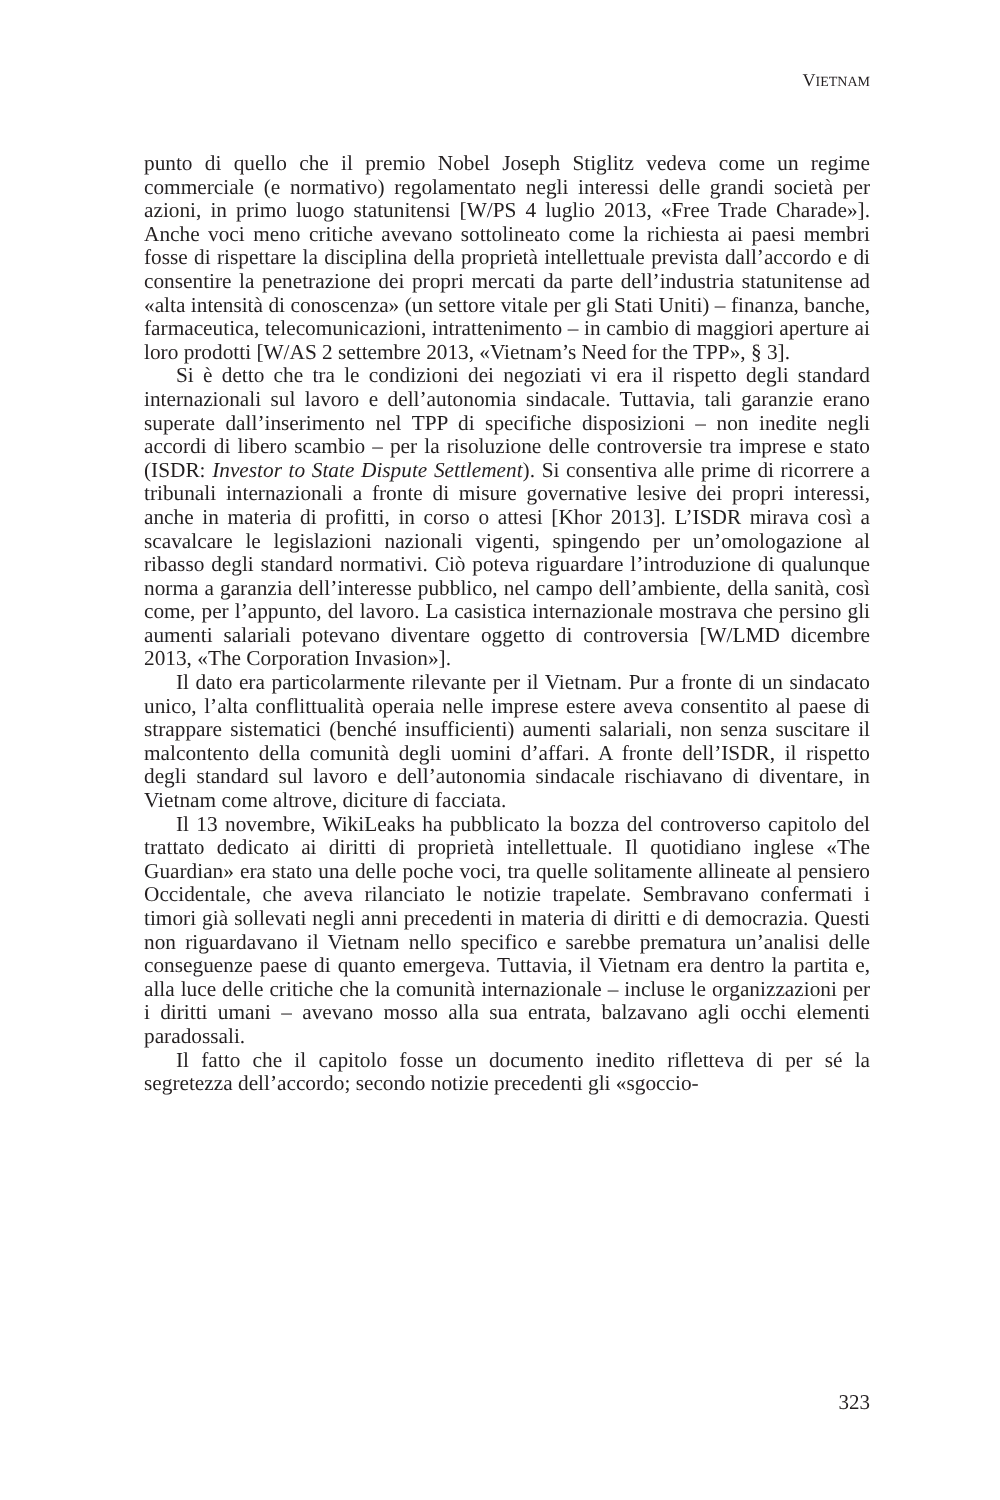VIETNAM
punto di quello che il premio Nobel Joseph Stiglitz vedeva come un regime commerciale (e normativo) regolamentato negli interessi delle grandi società per azioni, in primo luogo statunitensi [W/PS 4 luglio 2013, «Free Trade Charade»]. Anche voci meno critiche avevano sottolineato come la richiesta ai paesi membri fosse di rispettare la disciplina della proprietà intellettuale prevista dall’accordo e di consentire la penetrazione dei propri mercati da parte dell’industria statunitense ad «alta intensità di conoscenza» (un settore vitale per gli Stati Uniti) – finanza, banche, farmaceutica, telecomunicazioni, intrattenimento – in cambio di maggiori aperture ai loro prodotti [W/AS 2 settembre 2013, «Vietnam’s Need for the TPP», § 3].
Si è detto che tra le condizioni dei negoziati vi era il rispetto degli standard internazionali sul lavoro e dell’autonomia sindacale. Tuttavia, tali garanzie erano superate dall’inserimento nel TPP di specifiche disposizioni – non inedite negli accordi di libero scambio – per la risoluzione delle controversie tra imprese e stato (ISDR: Investor to State Dispute Settlement). Si consentiva alle prime di ricorrere a tribunali internazionali a fronte di misure governative lesive dei propri interessi, anche in materia di profitti, in corso o attesi [Khor 2013]. L’ISDR mirava così a scavalcare le legislazioni nazionali vigenti, spingendo per un’omologazione al ribasso degli standard normativi. Ciò poteva riguardare l’introduzione di qualunque norma a garanzia dell’interesse pubblico, nel campo dell’ambiente, della sanità, così come, per l’appunto, del lavoro. La casistica internazionale mostrava che persino gli aumenti salariali potevano diventare oggetto di controversia [W/LMD dicembre 2013, «The Corporation Invasion»].
Il dato era particolarmente rilevante per il Vietnam. Pur a fronte di un sindacato unico, l’alta conflittualità operaia nelle imprese estere aveva consentito al paese di strappare sistematici (benché insufficienti) aumenti salariali, non senza suscitare il malcontento della comunità degli uomini d’affari. A fronte dell’ISDR, il rispetto degli standard sul lavoro e dell’autonomia sindacale rischiavano di diventare, in Vietnam come altrove, diciture di facciata.
Il 13 novembre, WikiLeaks ha pubblicato la bozza del controverso capitolo del trattato dedicato ai diritti di proprietà intellettuale. Il quotidiano inglese «The Guardian» era stato una delle poche voci, tra quelle solitamente allineate al pensiero Occidentale, che aveva rilanciato le notizie trapelate. Sembravano confermati i timori già sollevati negli anni precedenti in materia di diritti e di democrazia. Questi non riguardavano il Vietnam nello specifico e sarebbe prematura un’analisi delle conseguenze paese di quanto emergeva. Tuttavia, il Vietnam era dentro la partita e, alla luce delle critiche che la comunità internazionale – incluse le organizzazioni per i diritti umani – avevano mosso alla sua entrata, balzavano agli occhi elementi paradossali.
Il fatto che il capitolo fosse un documento inedito rifletteva di per sé la segretezza dell’accordo; secondo notizie precedenti gli «sgoccio-
323